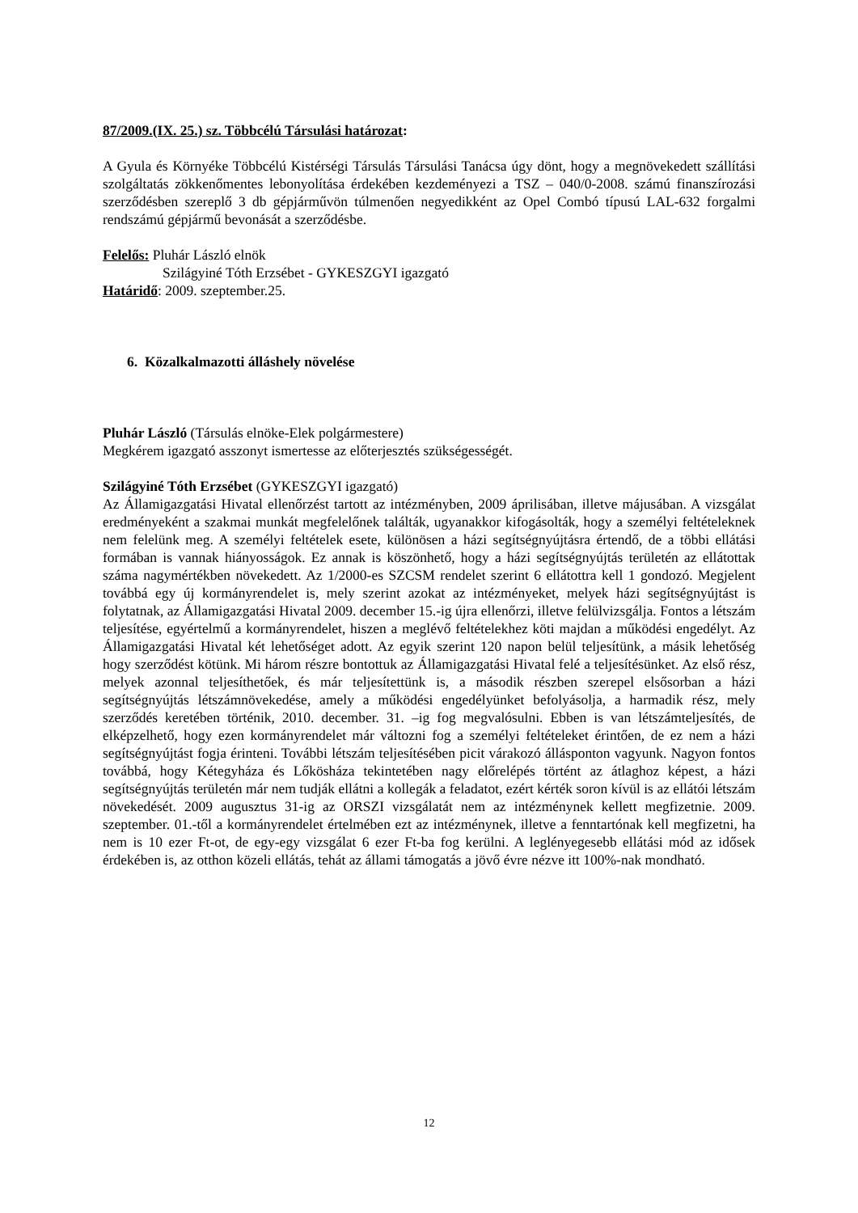87/2009.(IX. 25.) sz. Többcélú Társulási határozat:
A Gyula és Környéke Többcélú Kistérségi Társulás Társulási Tanácsa úgy dönt, hogy a megnövekedett szállítási szolgáltatás zökkenőmentes lebonyolítása érdekében kezdeményezi a TSZ – 040/0-2008. számú finanszírozási szerződésben szereplő 3 db gépjárművön túlmenően negyedikként az Opel Combó típusú LAL-632 forgalmi rendszámú gépjármű bevonását a szerződésbe.
Felelős: Pluhár László elnök
Szilágyiné Tóth Erzsébet - GYKESZGYI igazgató
Határidő: 2009. szeptember.25.
6. Közalkalmazotti álláshely növelése
Pluhár László (Társulás elnöke-Elek polgármestere)
Megkérem igazgató asszonyt ismertesse az előterjesztés szükségességét.
Szilágyiné Tóth Erzsébet (GYKESZGYI igazgató)
Az Államigazgatási Hivatal ellenőrzést tartott az intézményben, 2009 áprilisában, illetve májusában. A vizsgálat eredményeként a szakmai munkát megfelelőnek találták, ugyanakkor kifogásolták, hogy a személyi feltételeknek nem felelünk meg. A személyi feltételek esete, különösen a házi segítségnyújtásra értendő, de a többi ellátási formában is vannak hiányosságok. Ez annak is köszönhető, hogy a házi segítségnyújtás területén az ellátottak száma nagymértékben növekedett. Az 1/2000-es SZCSM rendelet szerint 6 ellátottra kell 1 gondozó. Megjelent továbbá egy új kormányrendelet is, mely szerint azokat az intézményeket, melyek házi segítségnyújtást is folytatnak, az Államigazgatási Hivatal 2009. december 15.-ig újra ellenőrzi, illetve felülvizsgálja. Fontos a létszám teljesítése, egyértelmű a kormányrendelet, hiszen a meglévő feltételekhez köti majdan a működési engedélyt. Az Államigazgatási Hivatal két lehetőséget adott. Az egyik szerint 120 napon belül teljesítünk, a másik lehetőség hogy szerződést kötünk. Mi három részre bontottuk az Államigazgatási Hivatal felé a teljesítésünket. Az első rész, melyek azonnal teljesíthetőek, és már teljesítettünk is, a második részben szerepel elsősorban a házi segítségnyújtás létszámnövekedése, amely a működési engedélyünket befolyásolja, a harmadik rész, mely szerződés keretében történik, 2010. december. 31. –ig fog megvalósulni. Ebben is van létszámteljesítés, de elképzelhető, hogy ezen kormányrendelet már változni fog a személyi feltételeket érintően, de ez nem a házi segítségnyújtást fogja érinteni. További létszám teljesítésében picit várakozó állásponton vagyunk. Nagyon fontos továbbá, hogy Kétegyháza és Lőkösháza tekintetében nagy előrelépés történt az átlaghoz képest, a házi segítségnyújtás területén már nem tudják ellátni a kollegák a feladatot, ezért kérték soron kívül is az ellátói létszám növekedését. 2009 augusztus 31-ig az ORSZI vizsgálatát nem az intézménynek kellett megfizetnie. 2009. szeptember. 01.-től a kormányrendelet értelmében ezt az intézménynek, illetve a fenntartónak kell megfizetni, ha nem is 10 ezer Ft-ot, de egy-egy vizsgálat 6 ezer Ft-ba fog kerülni. A leglényegesebb ellátási mód az idősek érdekében is, az otthon közeli ellátás, tehát az állami támogatás a jövő évre nézve itt 100%-nak mondható.
12